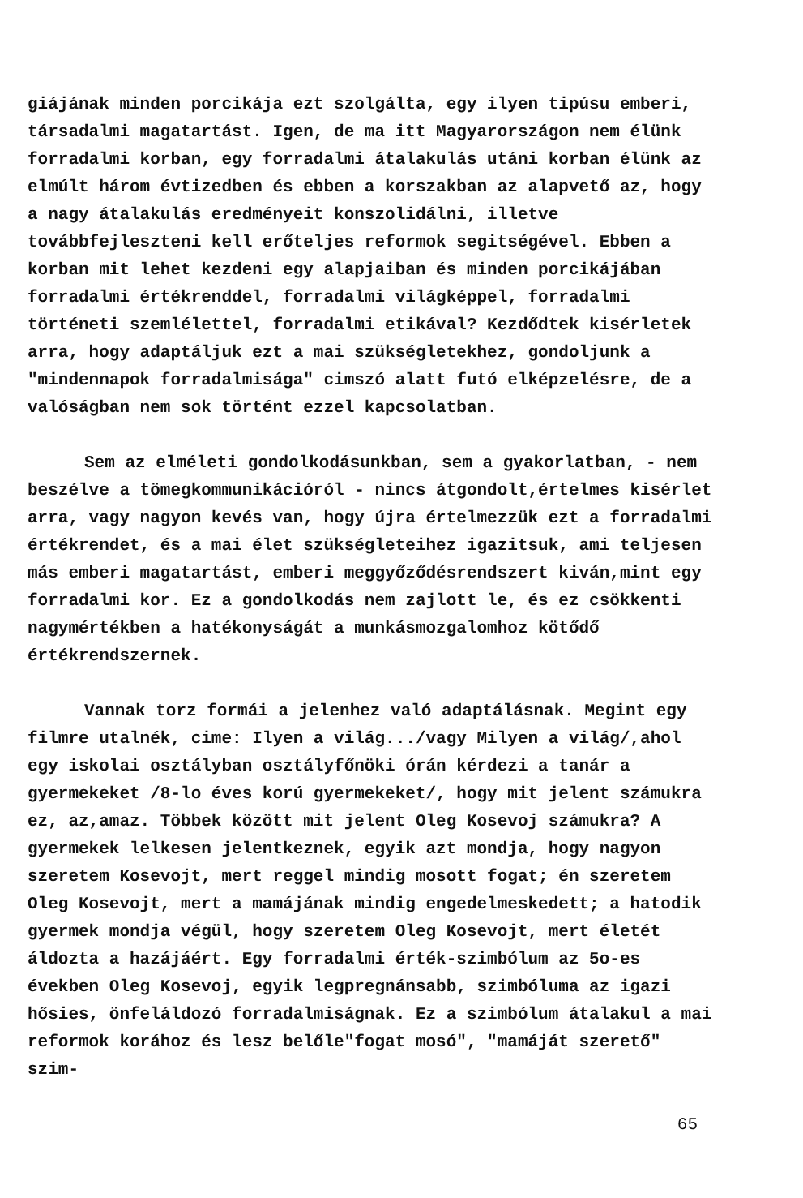giájának minden porcikája ezt szolgálta, egy ilyen tipúsu emberi, társadalmi magatartást. Igen, de ma itt Magyarországon nem élünk forradalmi korban, egy forradalmi átalakulás utáni korban élünk az elmúlt három évtizedben és ebben a korszakban az alapvető az, hogy a nagy átalakulás eredményeit konszolidálni, illetve továbbfejleszteni kell erőteljes reformok segitségével. Ebben a korban mit lehet kezdeni egy alapjaiban és minden porcikájában forradalmi értékrenddel, forradalmi világképpel, forradalmi történeti szemlélettel, forradalmi etikával? Kezdődtek kisérletek arra, hogy adaptáljuk ezt a mai szükségletekhez, gondoljunk a "mindennapok forradalmisága" cimszó alatt futó elképzelésre, de a valóságban nem sok történt ezzel kapcsolatban.
Sem az elméleti gondolkodásunkban, sem a gyakorlatban, - nem beszélve a tömegkommunikációról - nincs átgondolt,értelmes kisérlet arra, vagy nagyon kevés van, hogy újra értelmezzük ezt a forradalmi értékrendet, és a mai élet szükségleteihez igazitsuk, ami teljesen más emberi magatartást, emberi meggyőződésrendszert kiván,mint egy forradalmi kor. Ez a gondolkodás nem zajlott le, és ez csökkenti nagymértékben a hatékonyságát a munkásmozgalomhoz kötődő értékrendszernek.
Vannak torz formái a jelenhez való adaptálásnak. Megint egy filmre utalnék, cime: Ilyen a világ.../vagy Milyen a világ/,ahol egy iskolai osztályban osztályfőnöki órán kérdezi a tanár a gyermekeket /8-lo éves korú gyermekeket/, hogy mit jelent számukra ez, az,amaz. Többek között mit jelent Oleg Kosevoj számukra? A gyermekek lelkesen jelentkeznek, egyik azt mondja, hogy nagyon szeretem Kosevojt, mert reggel mindig mosott fogat; én szeretem Oleg Kosevojt, mert a mamájának mindig engedelmeskedett; a hatodik gyermek mondja végül, hogy szeretem Oleg Kosevojt, mert életét áldozta a hazájáért. Egy forradalmi érték-szimbólum az 5o-es években Oleg Kosevoj, egyik legpregnánsabb, szimbóluma az igazi hősies, önfeláldozó forradalmiságnak. Ez a szimbólum átalakul a mai reformok korához és lesz belőle"fogat mosó", "mamáját szerető" szim-
65